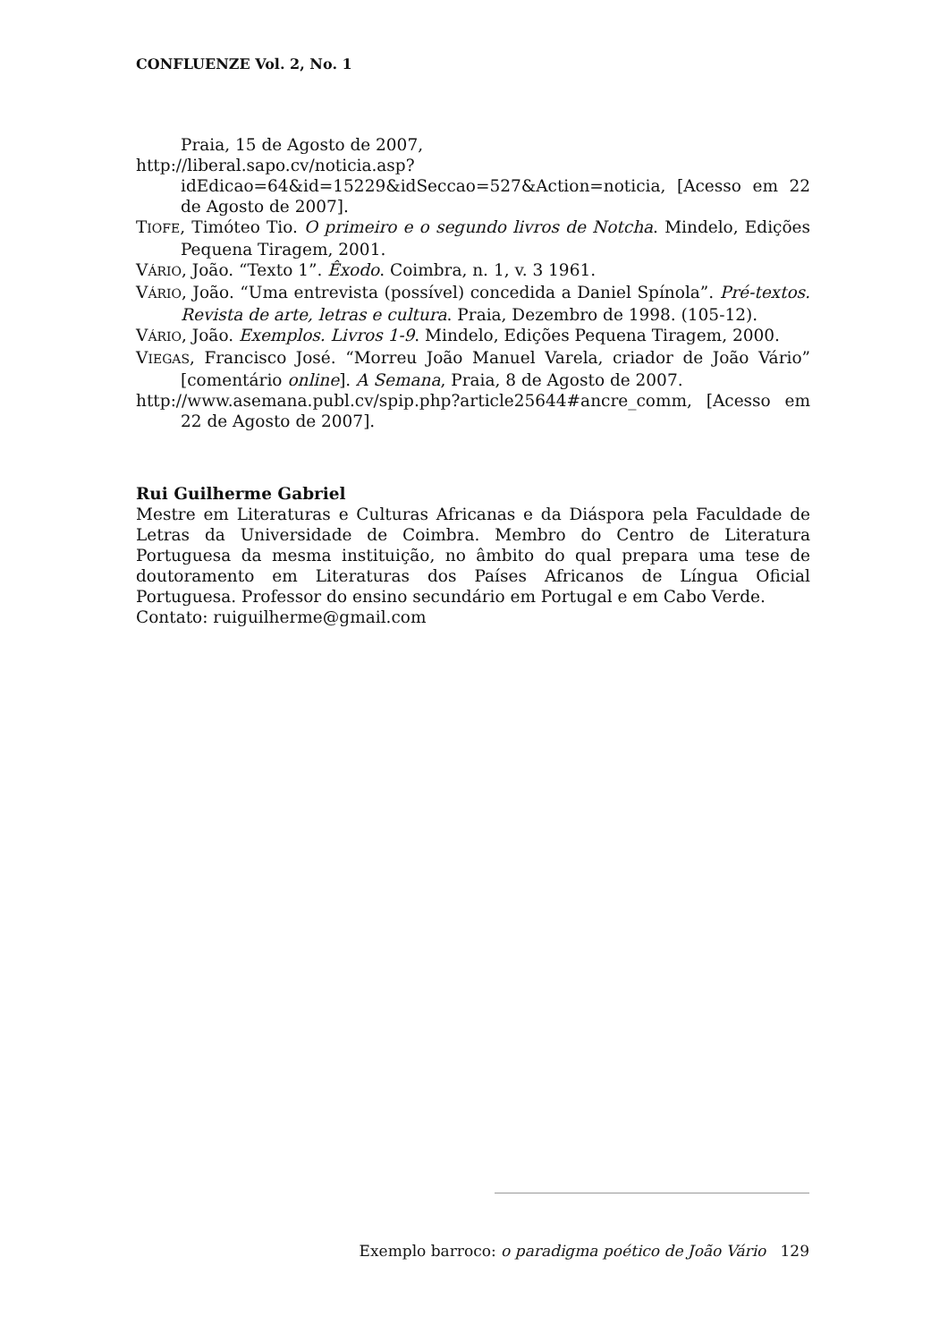CONFLUENZE Vol. 2, No. 1
Praia, 15 de Agosto de 2007,
http://liberal.sapo.cv/noticia.asp?idEdicao=64&id=15229&idSeccao=527&Action=noticia, [Acesso em 22 de Agosto de 2007].
TIOFE, Timóteo Tio. O primeiro e o segundo livros de Notcha. Mindelo, Edições Pequena Tiragem, 2001.
VÁRIO, João. “Texto 1”. Êxodo. Coimbra, n. 1, v. 3 1961.
VÁRIO, João. “Uma entrevista (possível) concedida a Daniel Spínola”. Pré-textos. Revista de arte, letras e cultura. Praia, Dezembro de 1998. (105-12).
VÁRIO, João. Exemplos. Livros 1-9. Mindelo, Edições Pequena Tiragem, 2000.
VIEGAS, Francisco José. “Morreu João Manuel Varela, criador de João Vário” [comentário online]. A Semana, Praia, 8 de Agosto de 2007.
http://www.asemana.publ.cv/spip.php?article25644#ancre_comm, [Acesso em 22 de Agosto de 2007].
Rui Guilherme Gabriel
Mestre em Literaturas e Culturas Africanas e da Diáspora pela Faculdade de Letras da Universidade de Coimbra. Membro do Centro de Literatura Portuguesa da mesma instituição, no âmbito do qual prepara uma tese de doutoramento em Literaturas dos Países Africanos de Língua Oficial Portuguesa. Professor do ensino secundário em Portugal e em Cabo Verde.
Contato: ruiguilherme@gmail.com
Exemplo barroco: o paradigma poético de João Vário 129